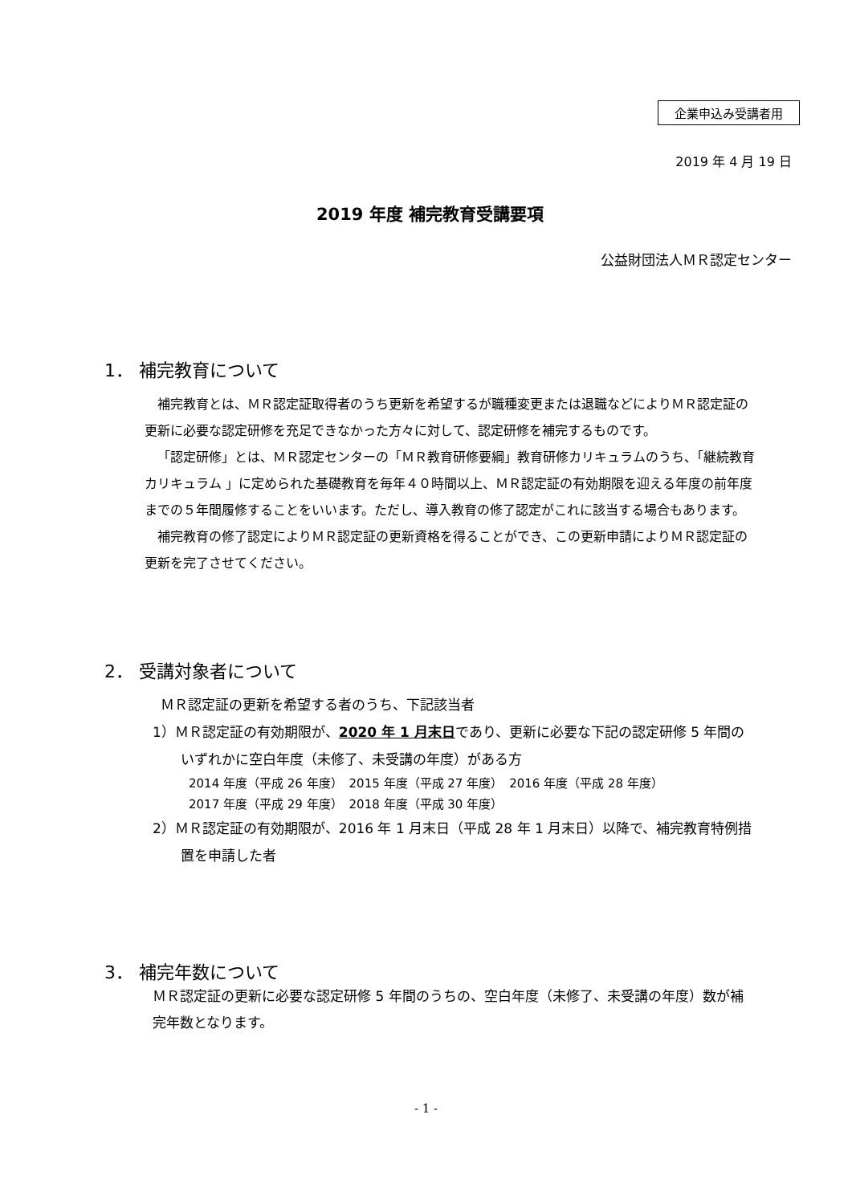企業申込み受講者用
2019 年 4 月 19 日
2019 年度 補完教育受講要項
公益財団法人ＭＲ認定センター
1． 補完教育について
補完教育とは、ＭＲ認定証取得者のうち更新を希望するが職種変更または退職などによりＭＲ認定証の更新に必要な認定研修を充足できなかった方々に対して、認定研修を補完するものです。
「認定研修」とは、ＭＲ認定センターの「ＭＲ教育研修要綱」教育研修カリキュラムのうち、「継続教育カリキュラム 」に定められた基礎教育を毎年４０時間以上、ＭＲ認定証の有効期限を迎える年度の前年度までの５年間履修することをいいます。ただし、導入教育の修了認定がこれに該当する場合もあります。
補完教育の修了認定によりＭＲ認定証の更新資格を得ることができ、この更新申請によりＭＲ認定証の更新を完了させてください。
2． 受講対象者について
ＭＲ認定証の更新を希望する者のうち、下記該当者
1）ＭＲ認定証の有効期限が、2020 年 1 月末日であり、更新に必要な下記の認定研修 5 年間のいずれかに空白年度（未修了、未受講の年度）がある方
2014 年度（平成 26 年度）　2015 年度（平成 27 年度）　2016 年度（平成 28 年度）
2017 年度（平成 29 年度）　2018 年度（平成 30 年度）
2）ＭＲ認定証の有効期限が、2016 年 1 月末日（平成 28 年 1 月末日）以降で、補完教育特例措置を申請した者
3． 補完年数について
ＭＲ認定証の更新に必要な認定研修 5 年間のうちの、空白年度（未修了、未受講の年度）数が補完年数となります。
- 1 -